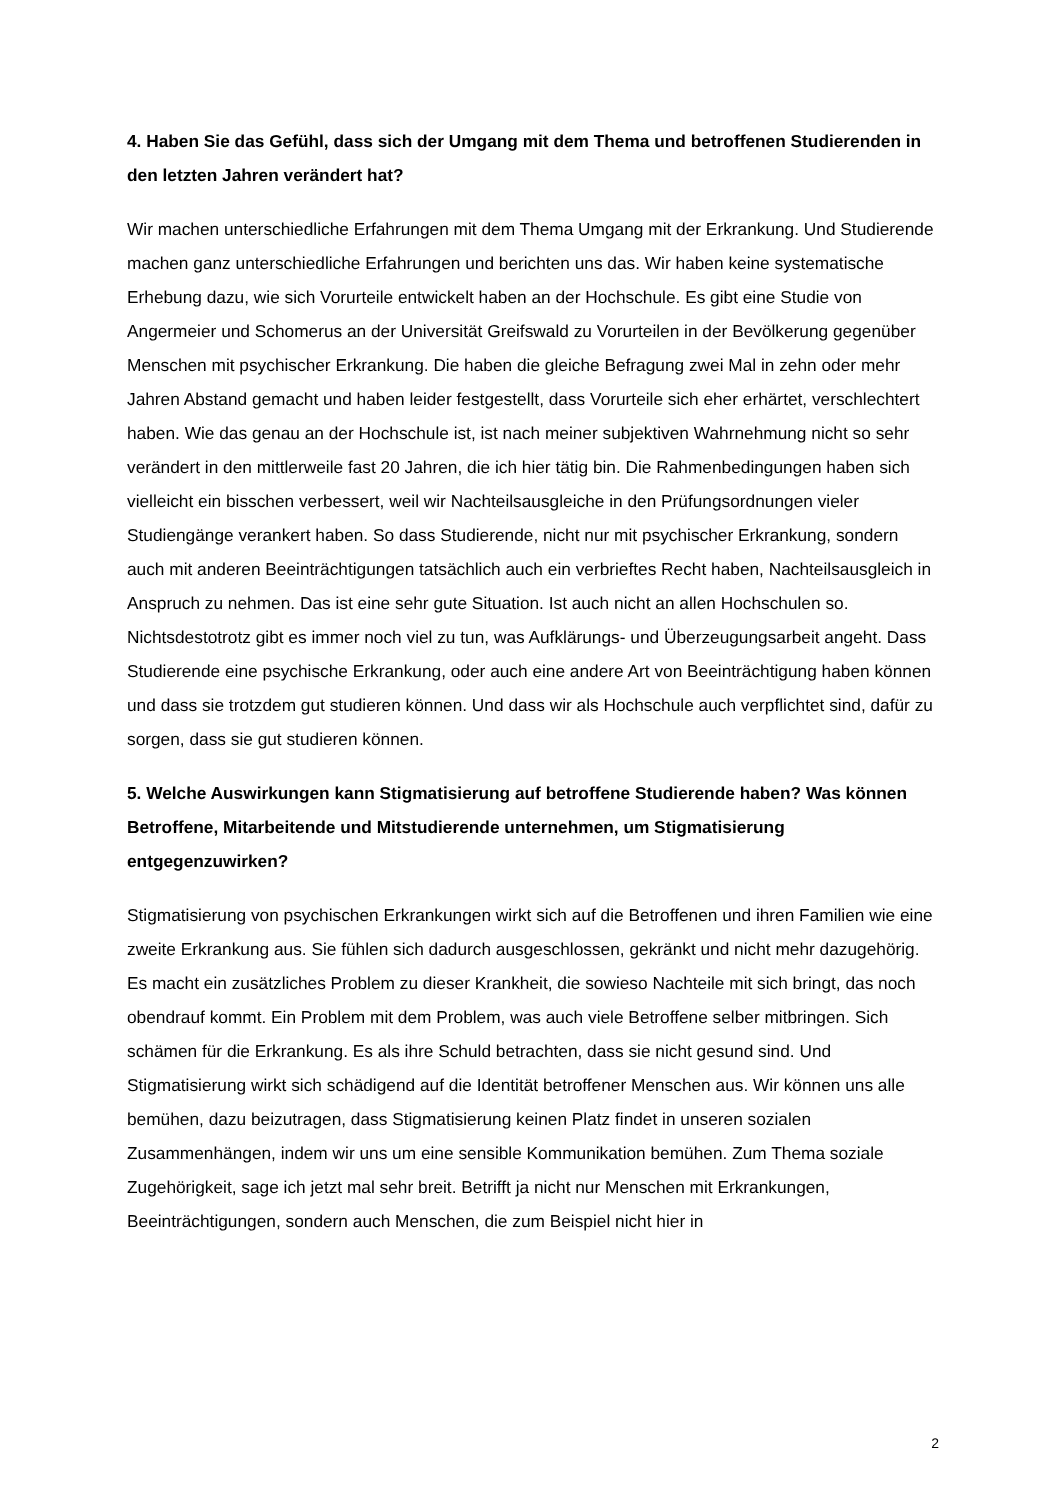4. Haben Sie das Gefühl, dass sich der Umgang mit dem Thema und betroffenen Studierenden in den letzten Jahren verändert hat?
Wir machen unterschiedliche Erfahrungen mit dem Thema Umgang mit der Erkrankung. Und Studierende machen ganz unterschiedliche Erfahrungen und berichten uns das. Wir haben keine systematische Erhebung dazu, wie sich Vorurteile entwickelt haben an der Hochschule. Es gibt eine Studie von Angermeier und Schomerus an der Universität Greifswald zu Vorurteilen in der Bevölkerung gegenüber Menschen mit psychischer Erkrankung. Die haben die gleiche Befragung zwei Mal in zehn oder mehr Jahren Abstand gemacht und haben leider festgestellt, dass Vorurteile sich eher erhärtet, verschlechtert haben. Wie das genau an der Hochschule ist, ist nach meiner subjektiven Wahrnehmung nicht so sehr verändert in den mittlerweile fast 20 Jahren, die ich hier tätig bin. Die Rahmenbedingungen haben sich vielleicht ein bisschen verbessert, weil wir Nachteilsausgleiche in den Prüfungsordnungen vieler Studiengänge verankert haben. So dass Studierende, nicht nur mit psychischer Erkrankung, sondern auch mit anderen Beeinträchtigungen tatsächlich auch ein verbrieftes Recht haben, Nachteilsausgleich in Anspruch zu nehmen. Das ist eine sehr gute Situation. Ist auch nicht an allen Hochschulen so. Nichtsdestotrotz gibt es immer noch viel zu tun, was Aufklärungs- und Überzeugungsarbeit angeht. Dass Studierende eine psychische Erkrankung, oder auch eine andere Art von Beeinträchtigung haben können und dass sie trotzdem gut studieren können. Und dass wir als Hochschule auch verpflichtet sind, dafür zu sorgen, dass sie gut studieren können.
5. Welche Auswirkungen kann Stigmatisierung auf betroffene Studierende haben? Was können Betroffene, Mitarbeitende und Mitstudierende unternehmen, um Stigmatisierung entgegenzuwirken?
Stigmatisierung von psychischen Erkrankungen wirkt sich auf die Betroffenen und ihren Familien wie eine zweite Erkrankung aus. Sie fühlen sich dadurch ausgeschlossen, gekränkt und nicht mehr dazugehörig. Es macht ein zusätzliches Problem zu dieser Krankheit, die sowieso Nachteile mit sich bringt, das noch obendrauf kommt. Ein Problem mit dem Problem, was auch viele Betroffene selber mitbringen. Sich schämen für die Erkrankung. Es als ihre Schuld betrachten, dass sie nicht gesund sind. Und Stigmatisierung wirkt sich schädigend auf die Identität betroffener Menschen aus. Wir können uns alle bemühen, dazu beizutragen, dass Stigmatisierung keinen Platz findet in unseren sozialen Zusammenhängen, indem wir uns um eine sensible Kommunikation bemühen. Zum Thema soziale Zugehörigkeit, sage ich jetzt mal sehr breit. Betrifft ja nicht nur Menschen mit Erkrankungen, Beeinträchtigungen, sondern auch Menschen, die zum Beispiel nicht hier in
2